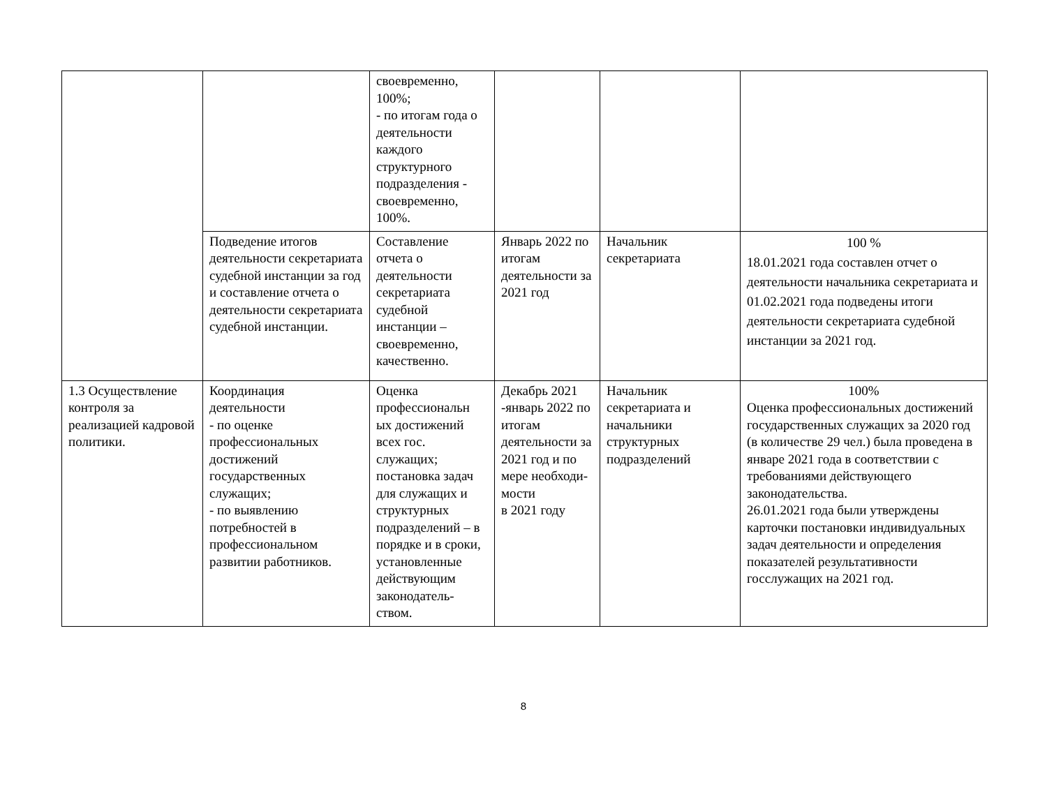| | | своевременно, 100%; - по итогам года о деятельности каждого структурного подразделения - своевременно, 100%. | | | |
| | Подведение итогов деятельности секретариата судебной инстанции за год и составление отчета о деятельности секретариата судебной инстанции. | Составление отчета о деятельности секретариата судебной инстанции – своевременно, качественно. | Январь 2022 по итогам деятельности за 2021 год | Начальник секретариата | 100 % 18.01.2021 года составлен отчет о деятельности начальника секретариата и 01.02.2021 года подведены итоги деятельности секретариата судебной инстанции за 2021 год. |
| 1.3 Осуществление контроля за реализацией кадровой политики. | Координация деятельности - по оценке профессиональных достижений государственных служащих; - по выявлению потребностей в профессиональном развитии работников. | Оценка профессиональн ых достижений всех гос. служащих; постановка задач для служащих и структурных подразделений – в порядке и в сроки, установленные действующим законодатель-ством. | Декабрь 2021 -январь 2022 по итогам деятельности за 2021 год и по мере необходи-мости в 2021 году | Начальник секретариата и начальники структурных подразделений | 100% Оценка профессиональных достижений государственных служащих за 2020 год (в количестве 29 чел.) была проведена в январе 2021 года в соответствии с требованиями действующего законодательства. 26.01.2021 года были утверждены карточки постановки индивидуальных задач деятельности и определения показателей результативности госслужащих на 2021 год. |
8